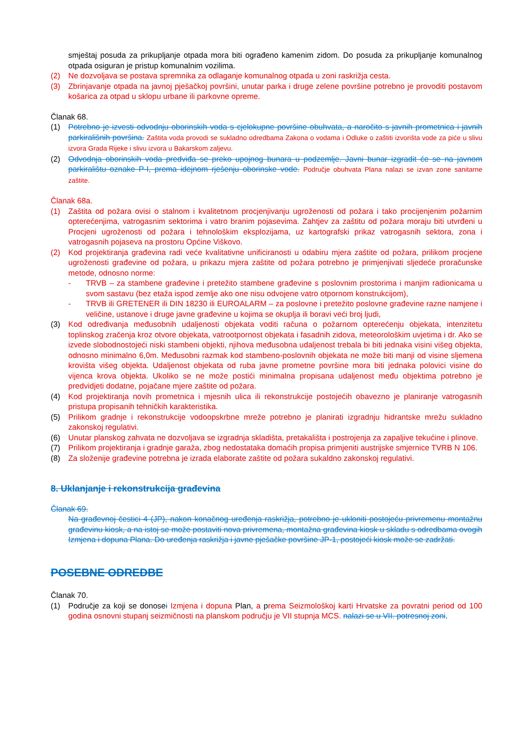smještaj posuda za prikupljanje otpada mora biti ograđeno kamenim zidom. Do posuda za prikupljanje komunalnog otpada osiguran je pristup komunalnim vozilima.
(2) Ne dozvoljava se postava spremnika za odlaganje komunalnog otpada u zoni raskrižja cesta.
(3) Zbrinjavanje otpada na javnoj pješačkoj površini, unutar parka i druge zelene površine potrebno je provoditi postavom košarica za otpad u sklopu urbane ili parkovne opreme.
Članak 68.
(1) Potrebno je izvesti odvodnju oborinskih voda s cjelokupne površine obuhvata, a naročito s javnih prometnica i javnih parkirališnih površina. Zaštita voda provodi se sukladno odredbama Zakona o vodama i Odluke o zaštiti izvorišta vode za piće u slivu izvora Grada Rijeke i slivu izvora u Bakarskom zaljevu.
(2) Odvodnja oborinskih voda predviđa se preko upojnog bunara u podzemlje. Javni bunar izgradit će se na javnom parkiralištu oznake P-I, prema idejnom rješenju oborinske vode. Područje obuhvata Plana nalazi se izvan zone sanitarne zaštite.
Članak 68a.
(1) Zaštita od požara ovisi o stalnom i kvalitetnom procjenjivanju ugroženosti od požara i tako procijenjenim požarnim opterećenjima, vatrogasnim sektorima i vatro branim pojasevima. Zahtjev za zaštitu od požara moraju biti utvrđeni u Procjeni ugroženosti od požara i tehnološkim eksplozijama, uz kartografski prikaz vatrogasnih sektora, zona i vatrogasnih pojaseva na prostoru Općine Viškovo.
(2) Kod projektiranja građevina radi veće kvalitativne unificiranosti u odabiru mjera zaštite od požara, prilikom procjene ugroženosti građevine od požara, u prikazu mjera zaštite od požara potrebno je primjenjivati sljedeće proračunske metode, odnosno norme:
- TRVB – za stambene građevine i pretežito stambene građevine s poslovnim prostorima i manjim radionicama u svom sastavu (bez etaža ispod zemlje ako one nisu odvojene vatro otpornom konstrukcijom),
- TRVB ili GRETENER ili DIN 18230 ili EUROALARM – za poslovne i pretežito poslovne građevine razne namjene i veličine, ustanove i druge javne građevine u kojima se okuplja ili boravi veći broj ljudi,
(3) Kod određivanja međusobnih udaljenosti objekata voditi računa o požarnom opterećenju objekata, intenzitetu toplinskog zračenja kroz otvore objekata, vatrootpornost objekata i fasadnih zidova, meteorološkim uvjetima i dr. Ako se izvede slobodnostojeći niski stambeni objekti, njihova međusobna udaljenost trebala bi biti jednaka visini višeg objekta, odnosno minimalno 6,0m. Međusobni razmak kod stambeno-poslovnih objekata ne može biti manji od visine sljemena krovišta višeg objekta. Udaljenost objekata od ruba javne prometne površine mora biti jednaka polovici visine do vijenca krova objekta. Ukoliko se ne može postići minimalna propisana udaljenost među objektima potrebno je predvidjeti dodatne, pojačane mjere zaštite od požara.
(4) Kod projektiranja novih prometnica i mjesnih ulica ili rekonstrukcije postojećih obavezno je planiranje vatrogasnih pristupa propisanih tehničkih karakteristika.
(5) Prilikom gradnje i rekonstrukcije vodoopskrbne mreže potrebno je planirati izgradnju hidrantske mrežu sukladno zakonskoj regulativi.
(6) Unutar planskog zahvata ne dozvoljava se izgradnja skladišta, pretakališta i postrojenja za zapaljive tekućine i plinove.
(7) Prilikom projektiranja i gradnje garaža, zbog nedostataka domaćih propisa primjeniti austrijske smjernice TVRB N 106.
(8) Za složenije građevine potrebna je izrada elaborate zaštite od požara sukaldno zakonskoj regulativi.
8. Uklanjanje i rekonstrukcija građevina
Članak 69.
Na građevnoj čestici 4 (JP), nakon konačnog uređenja raskrižja, potrebno je ukloniti postojeću privremenu montažnu građevinu kiosk, a na istoj se može postaviti nova privremena, montažna građevina kiosk u skladu s odredbama ovogih Izmjena i dopuna Plana. Do uređenja raskrižja i javne pješačke površine JP-1, postojeći kiosk može se zadržati.
POSEBNE ODREDBE
Članak 70.
(1) Područje za koji se donosei Izmjena i dopuna Plan, a prema Seizmološkoj karti Hrvatske za povratni period od 100 godina osnovni stupanj seizmičnosti na planskom području je VII stupnja MCS. nalazi se u VII. potresnoj zoni.